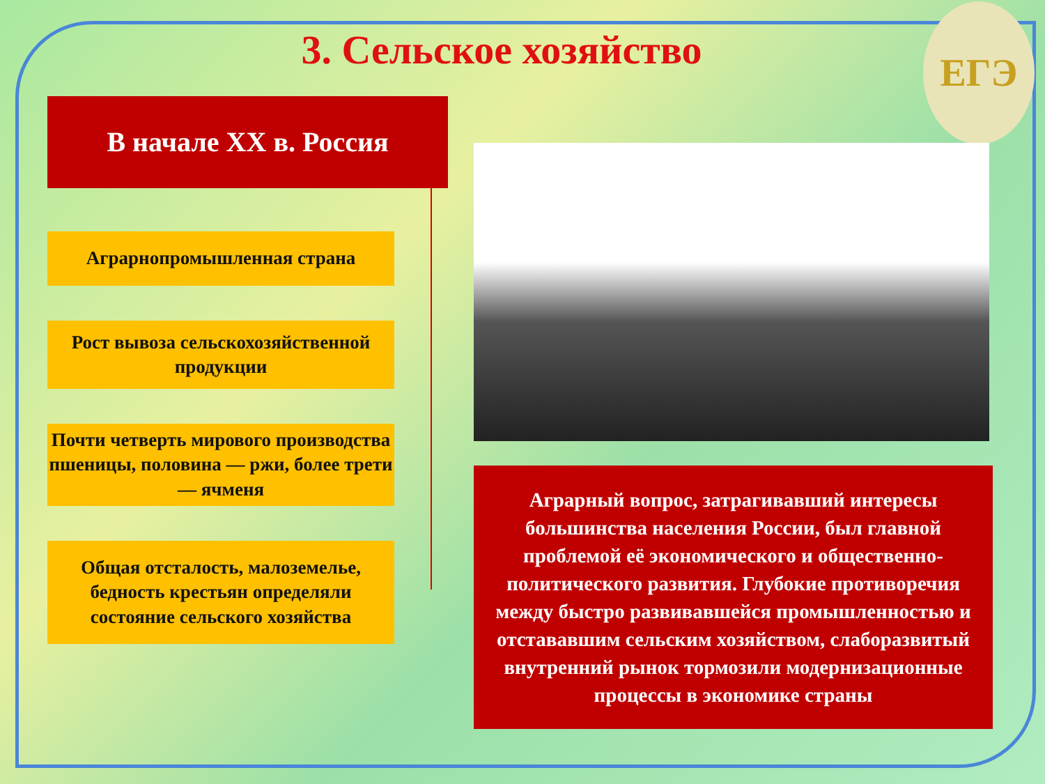3. Сельское хозяйство
ЕГЭ
В начале XX в. Россия
Аграрнопромышленная страна
Рост вывоза сельскохозяйственной продукции
Почти четверть мирового производства пшеницы, половина — ржи, более трети — ячменя
Общая отсталость, малоземелье, бедность крестьян определяли состояние сельского хозяйства
Аграрный вопрос, затрагивавший интересы большинства населения России, был главной проблемой её экономического и общественно-политического развития. Глубокие противоречия между быстро развивавшейся промышленностью и отстававшим сельским хозяйством, слаборазвитый внутренний рынок тормозили модернизационные процессы в экономике страны